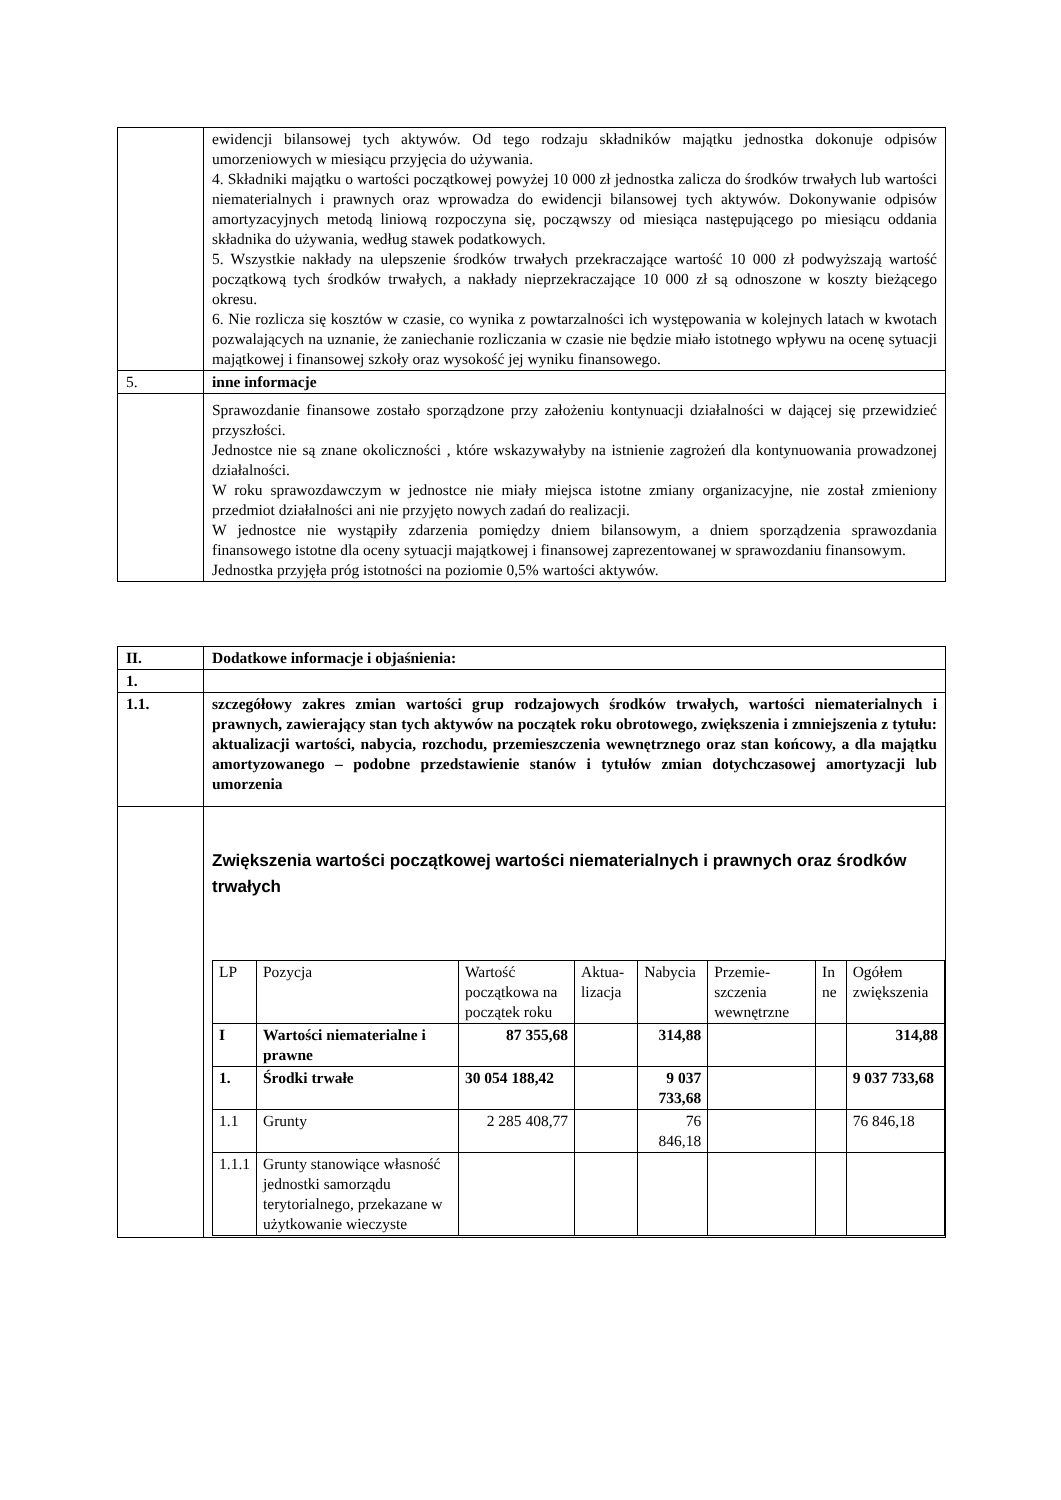| | ewidencji bilansowej tych aktywów. Od tego rodzaju składników majątku jednostka dokonuje odpisów umorzeniowych w miesiącu przyjęcia do używania. 4. Składniki majątku o wartości początkowej powyżej 10 000 zł jednostka zalicza do środków trwałych lub wartości niematerialnych i prawnych oraz wprowadza do ewidencji bilansowej tych aktywów. Dokonywanie odpisów amortyzacyjnych metodą liniową rozpoczyna się, począwszy od miesiąca następującego po miesiącu oddania składnika do używania, według stawek podatkowych. 5. Wszystkie nakłady na ulepszenie środków trwałych przekraczające wartość 10 000 zł podwyższają wartość początkową tych środków trwałych, a nakłady nieprzekraczające 10 000 zł są odnoszone w koszty bieżącego okresu. 6. Nie rozlicza się kosztów w czasie, co wynika z powtarzalności ich występowania w kolejnych latach w kwotach pozwalających na uznanie, że zaniechanie rozliczania w czasie nie będzie miało istotnego wpływu na ocenę sytuacji majątkowej i finansowej szkoły oraz wysokość jej wyniku finansowego. |
| 5. | inne informacje |
| | Sprawozdanie finansowe zostało sporządzone przy założeniu kontynuacji działalności w dającej się przewidzieć przyszłości. Jednostce nie są znane okoliczności , które wskazywałyby na istnienie zagrożeń dla kontynuowania prowadzonej działalności. W roku sprawozdawczym w jednostce nie miały miejsca istotne zmiany organizacyjne, nie został zmieniony przedmiot działalności ani nie przyjęto nowych zadań do realizacji. W jednostce nie wystąpiły zdarzenia pomiędzy dniem bilansowym, a dniem sporządzenia sprawozdania finansowego istotne dla oceny sytuacji majątkowej i finansowej zaprezentowanej w sprawozdaniu finansowym. Jednostka przyjęła próg istotności na poziomie 0,5% wartości aktywów. |
| II. | Dodatkowe informacje i objaśnienia: |
| 1. | |
| 1.1. | szczegółowy zakres zmian wartości grup rodzajowych środków trwałych, wartości niematerialnych i prawnych, zawierający stan tych aktywów na początek roku obrotowego, zwiększenia i zmniejszenia z tytułu: aktualizacji wartości, nabycia, rozchodu, przemieszczenia wewnętrznego oraz stan końcowy, a dla majątku amortyzowanego – podobne przedstawienie stanów i tytułów zmian dotychczasowej amortyzacji lub umorzenia |
| | Zwiększenia wartości początkowej wartości niematerialnych i prawnych oraz środków trwałych / LP / Pozycja / Wartość początkowa na początek roku / Aktua-lizacja / Nabycia / Przemie-szczenia wewnętrzne / In ne / Ogółem zwiększenia / / I / Wartości niematerialne i prawne / 87 355,68 / / 314,88 / / / 314,88 / / 1. / Środki trwałe / 30 054 188,42 / / 9 037 733,68 / / / 9 037 733,68 / / 1.1 / Grunty / 2 285 408,77 / / 76 846,18 / / / 76 846,18 / / 1.1.1 / Grunty stanowiące własność jednostki samorządu terytorialnego, przekazane w użytkowanie wieczyste / / / / / / / |